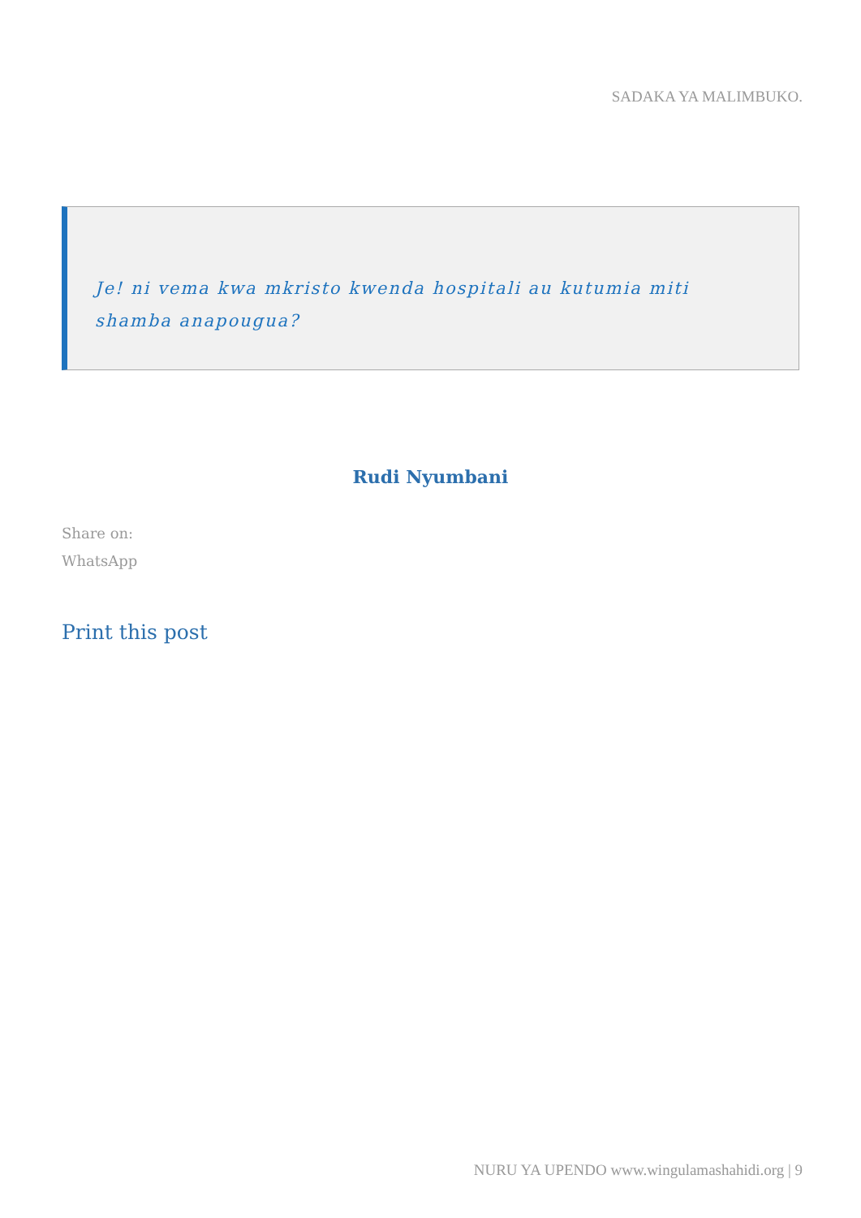SADAKA YA MALIMBUKO.
Je! ni vema kwa mkristo kwenda hospitali au kutumia miti shamba anapougua?
Rudi Nyumbani
Share on:
WhatsApp
Print this post
NURU YA UPENDO www.wingulamashahidi.org | 9